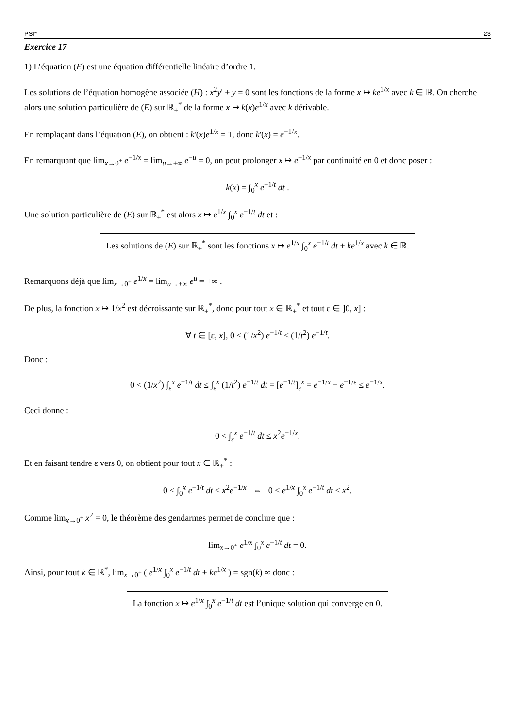PSI* 23
Exercice 17
1) L’équation (E) est une équation différentielle linéaire d’ordre 1.
Les solutions de l’équation homogène associée (H) : x<sup>2</sup>y' + y = 0 sont les fonctions de la forme x ↦ ke<sup>1/x</sup> avec k ∈ ℝ. On cherche alors une solution particulière de (E) sur ℝ<sub>+</sub><sup>*</sup> de la forme x ↦ k(x)e<sup>1/x</sup> avec k dérivable.
En remplaçant dans l’équation (E), on obtient : k'(x)e<sup>1/x</sup> = 1, donc k'(x) = e<sup>−1/x</sup>.
En remarquant que lim<sub>x→0<sup>+</sup></sub> e<sup>−1/x</sup> = lim<sub>u→+∞</sub> e<sup>−u</sup> = 0, on peut prolonger x ↦ e<sup>−1/x</sup> par continuité en 0 et donc poser :
k(x) = ∫<sub>0</sub><sup>x</sup> e<sup>−1/t</sup> dt .
Une solution particulière de (E) sur ℝ<sub>+</sub><sup>*</sup> est alors x ↦ e<sup>1/x</sup> ∫<sub>0</sub><sup>x</sup> e<sup>−1/t</sup> dt et :
Les solutions de (E) sur ℝ<sub>+</sub><sup>*</sup> sont les fonctions x ↦ e<sup>1/x</sup> ∫<sub>0</sub><sup>x</sup> e<sup>−1/t</sup> dt + ke<sup>1/x</sup> avec k ∈ ℝ.
Remarquons déjà que lim<sub>x→0<sup>+</sup></sub> e<sup>1/x</sup> = lim<sub>u→+∞</sub> e<sup>u</sup> = +∞ .
De plus, la fonction x ↦ 1/x<sup>2</sup> est décroissante sur ℝ<sub>+</sub><sup>*</sup>, donc pour tout x ∈ ℝ<sub>+</sub><sup>*</sup> et tout ε ∈ ]0, x] :
∀ t ∈ [ε, x], 0 < (1/x<sup>2</sup>) e<sup>−1/t</sup> ≤ (1/t<sup>2</sup>) e<sup>−1/t</sup>.
Donc :
0 < (1/x<sup>2</sup>) ∫<sub>ε</sub><sup>x</sup> e<sup>−1/t</sup> dt ≤ ∫<sub>ε</sub><sup>x</sup> (1/t<sup>2</sup>) e<sup>−1/t</sup> dt = [e<sup>−1/t</sup>]<sub>ε</sub><sup>x</sup> = e<sup>−1/x</sup> − e<sup>−1/ε</sup> ≤ e<sup>−1/x</sup>.
Ceci donne :
0 < ∫<sub>ε</sub><sup>x</sup> e<sup>−1/t</sup> dt ≤ x<sup>2</sup>e<sup>−1/x</sup>.
Et en faisant tendre ε vers 0, on obtient pour tout x ∈ ℝ<sub>+</sub><sup>*</sup> :
0 < ∫<sub>0</sub><sup>x</sup> e<sup>−1/t</sup> dt ≤ x<sup>2</sup>e<sup>−1/x</sup> ⇔ 0 < e<sup>1/x</sup> ∫<sub>0</sub><sup>x</sup> e<sup>−1/t</sup> dt ≤ x<sup>2</sup>.
Comme lim<sub>x→0<sup>+</sup></sub> x<sup>2</sup> = 0, le théorème des gendarmes permet de conclure que :
lim<sub>x→0<sup>+</sup></sub> e<sup>1/x</sup> ∫<sub>0</sub><sup>x</sup> e<sup>−1/t</sup> dt = 0.
Ainsi, pour tout k ∈ ℝ<sup>*</sup>, lim<sub>x→0<sup>+</sup></sub> ( e<sup>1/x</sup> ∫<sub>0</sub><sup>x</sup> e<sup>−1/t</sup> dt + ke<sup>1/x</sup> ) = sgn(k) ∞ donc :
La fonction x ↦ e<sup>1/x</sup> ∫<sub>0</sub><sup>x</sup> e<sup>−1/t</sup> dt est l’unique solution qui converge en 0.